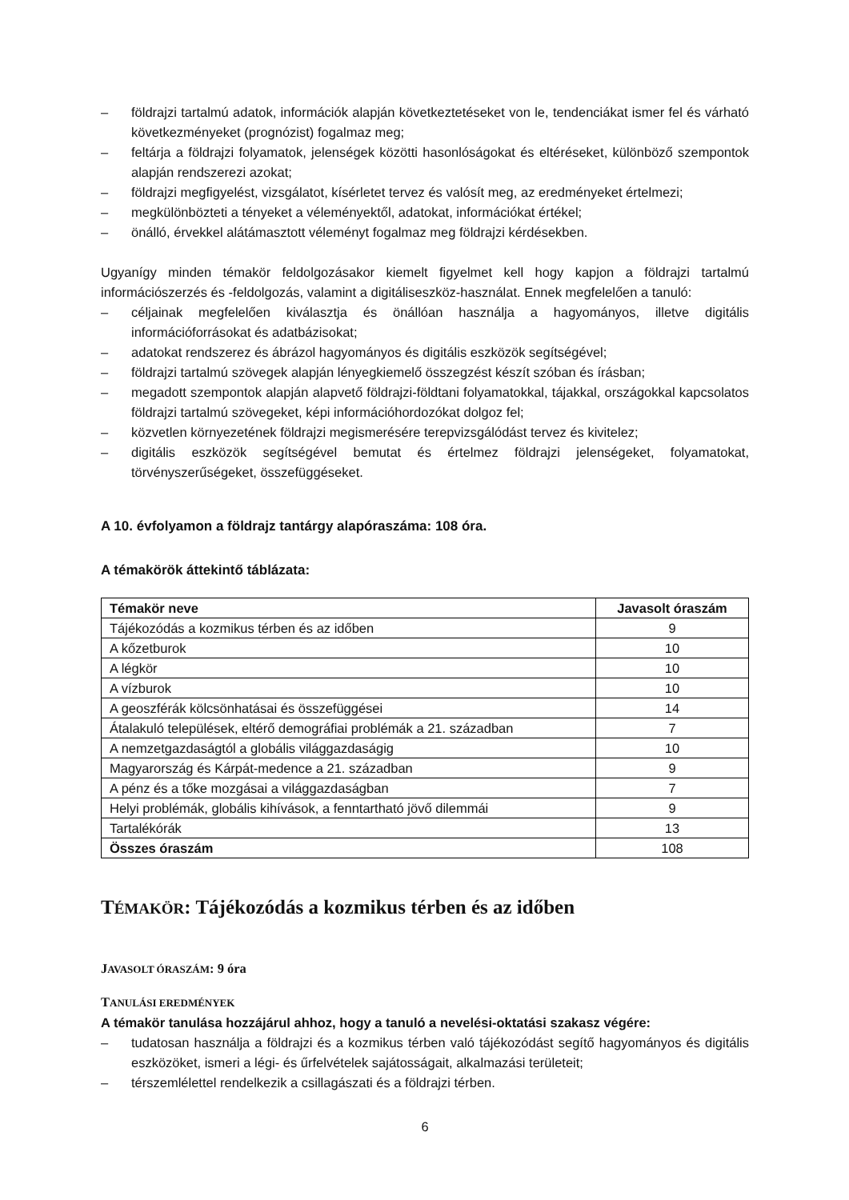– földrajzi tartalmú adatok, információk alapján következtetéseket von le, tendenciákat ismer fel és várható következményeket (prognózist) fogalmaz meg;
– feltárja a földrajzi folyamatok, jelenségek közötti hasonlóságokat és eltéréseket, különböző szempontok alapján rendszerezi azokat;
– földrajzi megfigyelést, vizsgálatot, kísérletet tervez és valósít meg, az eredményeket értelmezi;
– megkülönbözteti a tényeket a véleményektől, adatokat, információkat értékel;
– önálló, érvekkel alátámasztott véleményt fogalmaz meg földrajzi kérdésekben.
Ugyanígy minden témakör feldolgozásakor kiemelt figyelmet kell hogy kapjon a földrajzi tartalmú információszerzés és -feldolgozás, valamint a digitáliseszköz-használat. Ennek megfelelően a tanuló:
– céljainak megfelelően kiválasztja és önállóan használja a hagyományos, illetve digitális információforrásokat és adatbázisokat;
– adatokat rendszerez és ábrázol hagyományos és digitális eszközök segítségével;
– földrajzi tartalmú szövegek alapján lényegkiemelő összegzést készít szóban és írásban;
– megadott szempontok alapján alapvető földrajzi-földtani folyamatokkal, tájakkal, országokkal kapcsolatos földrajzi tartalmú szövegeket, képi információhordozókat dolgoz fel;
– közvetlen környezetének földrajzi megismerésére terepvizsgálódást tervez és kivitelez;
– digitális eszközök segítségével bemutat és értelmez földrajzi jelenségeket, folyamatokat, törvényszerűségeket, összefüggéseket.
A 10. évfolyamon a földrajz tantárgy alapóraszáma: 108 óra.
A témakörök áttekintő táblázata:
| Témakör neve | Javasolt óraszám |
| --- | --- |
| Tájékozódás a kozmikus térben és az időben | 9 |
| A kőzetburok | 10 |
| A légkör | 10 |
| A vízburok | 10 |
| A geoszférák kölcsönhatásai és összefüggései | 14 |
| Átalakuló települések, eltérő demográfiai problémák a 21. században | 7 |
| A nemzetgazdaságtól a globális világgazdaságig | 10 |
| Magyarország és Kárpát-medence a 21. században | 9 |
| A pénz és a tőke mozgásai a világgazdaságban | 7 |
| Helyi problémák, globális kihívások, a fenntartható jövő dilemmái | 9 |
| Tartalékórák | 13 |
| Összes óraszám | 108 |
TÉMAKÖR: Tájékozódás a kozmikus térben és az időben
JAVASOLT ÓRASZÁM: 9 óra
TANULÁSI EREDMÉNYEK
A témakör tanulása hozzájárul ahhoz, hogy a tanuló a nevelési-oktatási szakasz végére:
– tudatosan használja a földrajzi és a kozmikus térben való tájékozódást segítő hagyományos és digitális eszközöket, ismeri a légi- és űrfelvételek sajátosságait, alkalmazási területeit;
– térszemlélettel rendelkezik a csillagászati és a földrajzi térben.
6